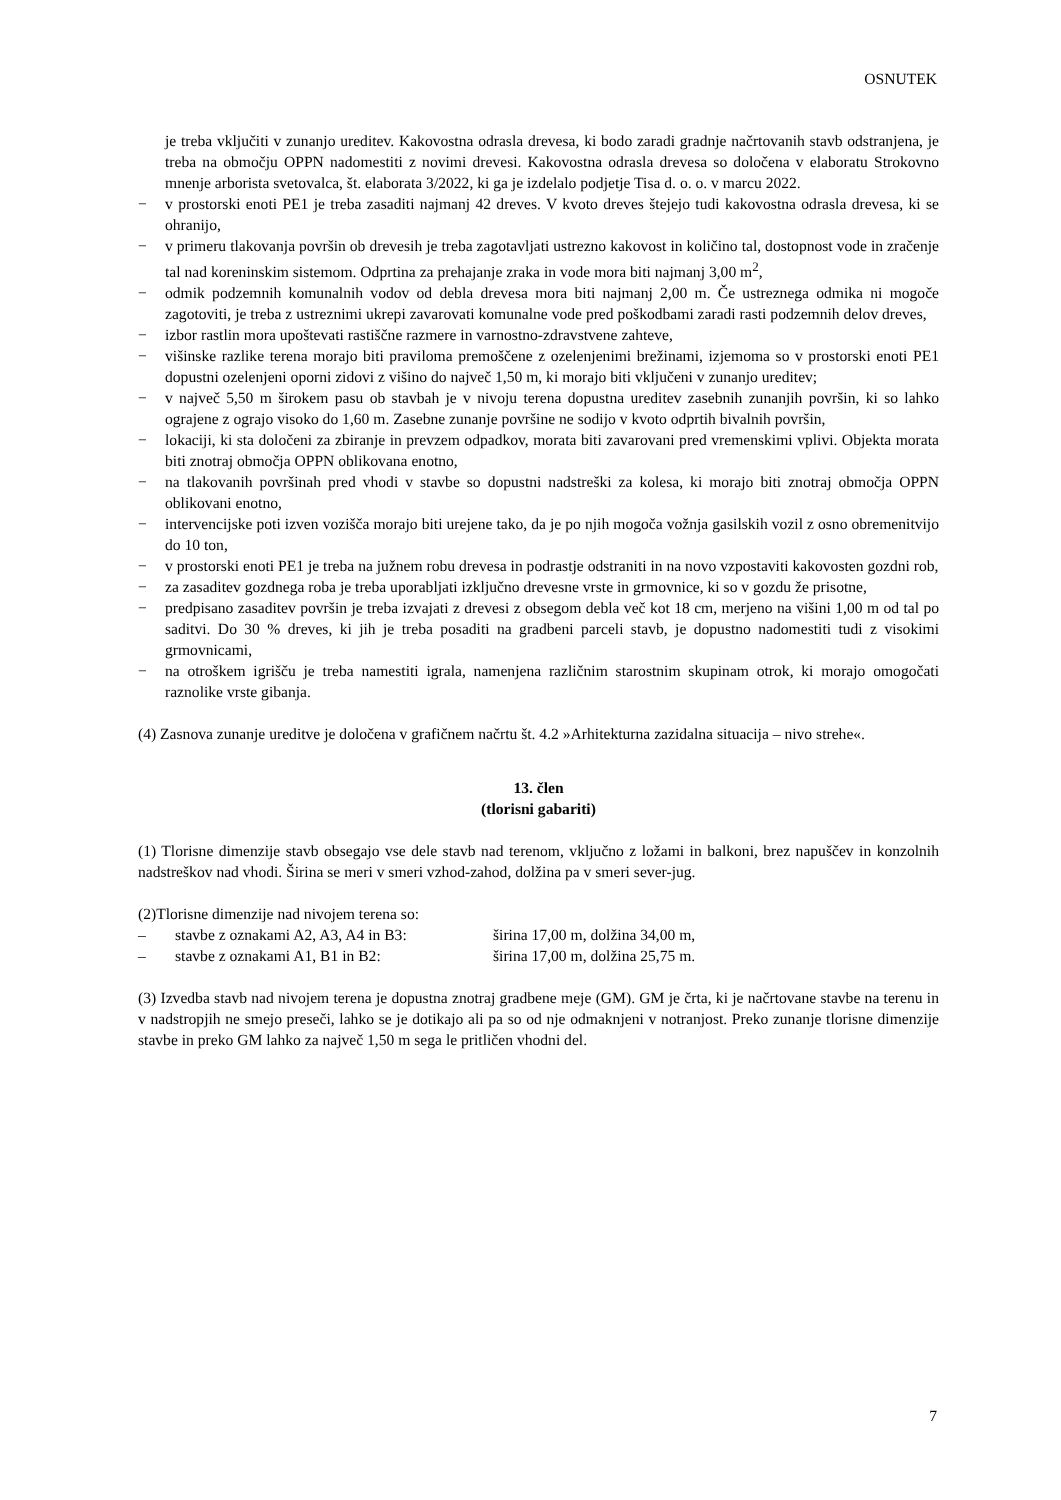OSNUTEK
je treba vključiti v zunanjo ureditev. Kakovostna odrasla drevesa, ki bodo zaradi gradnje načrtovanih stavb odstranjena, je treba na območju OPPN nadomestiti z novimi drevesi. Kakovostna odrasla drevesa so določena v elaboratu Strokovno mnenje arborista svetovalca, št. elaborata 3/2022, ki ga je izdelalo podjetje Tisa d. o. o. v marcu 2022.
− v prostorski enoti PE1 je treba zasaditi najmanj 42 dreves. V kvoto dreves štejejo tudi kakovostna odrasla drevesa, ki se ohranijo,
− v primeru tlakovanja površin ob drevesih je treba zagotavljati ustrezno kakovost in količino tal, dostopnost vode in zračenje tal nad koreninskim sistemom. Odprtina za prehajanje zraka in vode mora biti najmanj 3,00 m<sup>2</sup>,
− odmik podzemnih komunalnih vodov od debla drevesa mora biti najmanj 2,00 m. Če ustreznega odmika ni mogoče zagotoviti, je treba z ustreznimi ukrepi zavarovati komunalne vode pred poškodbami zaradi rasti podzemnih delov dreves,
− izbor rastlin mora upoštevati rastiščne razmere in varnostno-zdravstvene zahteve,
− višinske razlike terena morajo biti praviloma premoščene z ozelenjenimi brežinami, izjemoma so v prostorski enoti PE1 dopustni ozelenjeni oporni zidovi z višino do največ 1,50 m, ki morajo biti vključeni v zunanjo ureditev;
− v največ 5,50 m širokem pasu ob stavbah je v nivoju terena dopustna ureditev zasebnih zunanjih površin, ki so lahko ograjene z ograjo visoko do 1,60 m. Zasebne zunanje površine ne sodijo v kvoto odprtih bivalnih površin,
− lokaciji, ki sta določeni za zbiranje in prevzem odpadkov, morata biti zavarovani pred vremenskimi vplivi. Objekta morata biti znotraj območja OPPN oblikovana enotno,
− na tlakovanih površinah pred vhodi v stavbe so dopustni nadstreški za kolesa, ki morajo biti znotraj območja OPPN oblikovani enotno,
− intervencijske poti izven vozišča morajo biti urejene tako, da je po njih mogoča vožnja gasilskih vozil z osno obremenitvijo do 10 ton,
− v prostorski enoti PE1 je treba na južnem robu drevesa in podrastje odstraniti in na novo vzpostaviti kakovosten gozdni rob,
− za zasaditev gozdnega roba je treba uporabljati izključno drevesne vrste in grmovnice, ki so v gozdu že prisotne,
− predpisano zasaditev površin je treba izvajati z drevesi z obsegom debla več kot 18 cm, merjeno na višini 1,00 m od tal po saditvi. Do 30 % dreves, ki jih je treba posaditi na gradbeni parceli stavb, je dopustno nadomestiti tudi z visokimi grmovnicami,
− na otroškem igrišču je treba namestiti igrala, namenjena različnim starostnim skupinam otrok, ki morajo omogočati raznolike vrste gibanja.
(4) Zasnova zunanje ureditve je določena v grafičnem načrtu št. 4.2 »Arhitekturna zazidalna situacija – nivo strehe«.
13. člen
(tlorisni gabariti)
(1) Tlorisne dimenzije stavb obsegajo vse dele stavb nad terenom, vključno z ložami in balkoni, brez napuščev in konzolnih nadstreškov nad vhodi. Širina se meri v smeri vzhod-zahod, dolžina pa v smeri sever-jug.
(2)Tlorisne dimenzije nad nivojem terena so:
– stavbe z oznakami A2, A3, A4 in B3: širina 17,00 m, dolžina 34,00 m,
– stavbe z oznakami A1, B1 in B2: širina 17,00 m, dolžina 25,75 m.
(3) Izvedba stavb nad nivojem terena je dopustna znotraj gradbene meje (GM). GM je črta, ki je načrtovane stavbe na terenu in v nadstropjih ne smejo preseči, lahko se je dotikajo ali pa so od nje odmaknjeni v notranjost. Preko zunanje tlorisne dimenzije stavbe in preko GM lahko za največ 1,50 m sega le pritličen vhodni del.
7